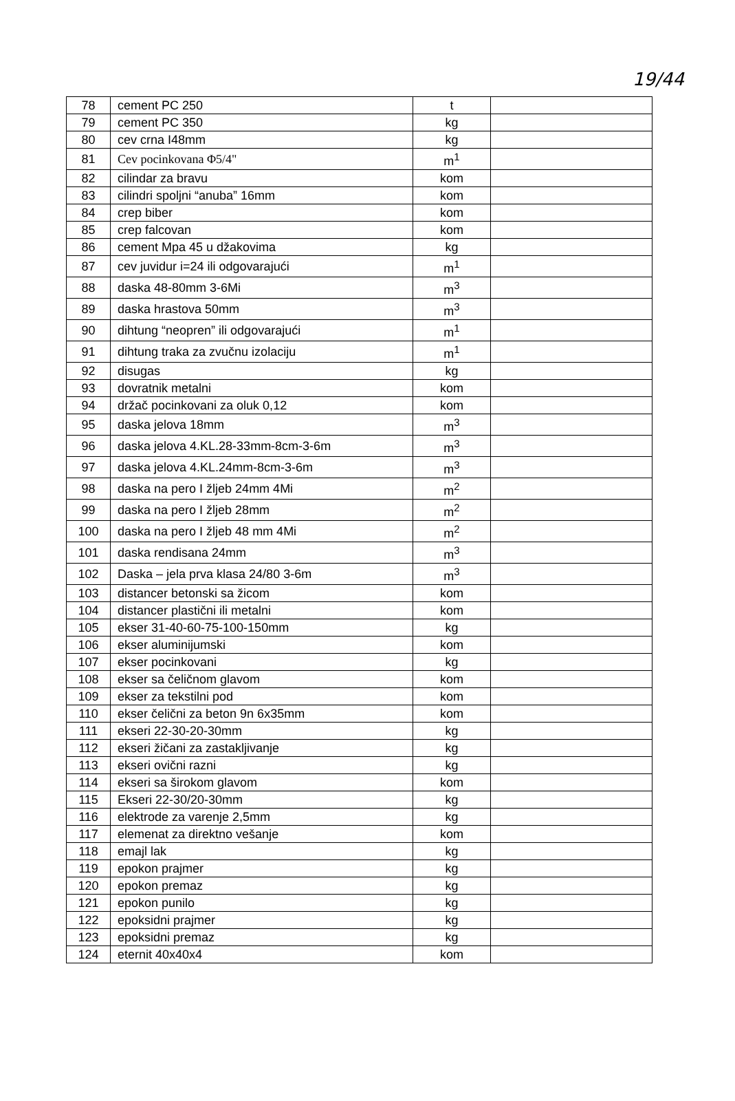19/44
| 78 | cement PC 250 | t | |
| 79 | cement PC 350 | kg | |
| 80 | cev crna I48mm | kg | |
| 81 | Cev pocinkovana Φ5/4" | m<sup>1</sup> | |
| 82 | cilindar za bravu | kom | |
| 83 | cilindri spoljni “anuba” 16mm | kom | |
| 84 | crep biber | kom | |
| 85 | crep falcovan | kom | |
| 86 | cement Mpa 45 u džakovima | kg | |
| 87 | cev juvidur i=24 ili odgovarajući | m<sup>1</sup> | |
| 88 | daska 48-80mm 3-6Mi | m<sup>3</sup> | |
| 89 | daska hrastova 50mm | m<sup>3</sup> | |
| 90 | dihtung “neopren” ili odgovarajući | m<sup>1</sup> | |
| 91 | dihtung traka za zvučnu izolaciju | m<sup>1</sup> | |
| 92 | disugas | kg | |
| 93 | dovratnik metalni | kom | |
| 94 | držač pocinkovani za oluk 0,12 | kom | |
| 95 | daska jelova 18mm | m<sup>3</sup> | |
| 96 | daska jelova 4.KL.28-33mm-8cm-3-6m | m<sup>3</sup> | |
| 97 | daska jelova 4.KL.24mm-8cm-3-6m | m<sup>3</sup> | |
| 98 | daska na pero I žljeb 24mm 4Mi | m<sup>2</sup> | |
| 99 | daska na pero I žljeb 28mm | m<sup>2</sup> | |
| 100 | daska na pero I žljeb 48 mm 4Mi | m<sup>2</sup> | |
| 101 | daska rendisana 24mm | m<sup>3</sup> | |
| 102 | Daska – jela prva klasa 24/80 3-6m | m<sup>3</sup> | |
| 103 | distancer betonski sa žicom | kom | |
| 104 | distancer plastični ili metalni | kom | |
| 105 | ekser 31-40-60-75-100-150mm | kg | |
| 106 | ekser aluminijumski | kom | |
| 107 | ekser pocinkovani | kg | |
| 108 | ekser sa čeličnom glavom | kom | |
| 109 | ekser za tekstilni pod | kom | |
| 110 | ekser čelični za beton 9n 6x35mm | kom | |
| 111 | ekseri 22-30-20-30mm | kg | |
| 112 | ekseri žičani za zastakljivanje | kg | |
| 113 | ekseri ovični razni | kg | |
| 114 | ekseri sa širokom glavom | kom | |
| 115 | Ekseri 22-30/20-30mm | kg | |
| 116 | elektrode za varenje 2,5mm | kg | |
| 117 | elemenat za direktno vešanje | kom | |
| 118 | emajl lak | kg | |
| 119 | epokon prajmer | kg | |
| 120 | epokon premaz | kg | |
| 121 | epokon punilo | kg | |
| 122 | epoksidni prajmer | kg | |
| 123 | epoksidni premaz | kg | |
| 124 | eternit 40x40x4 | kom | |